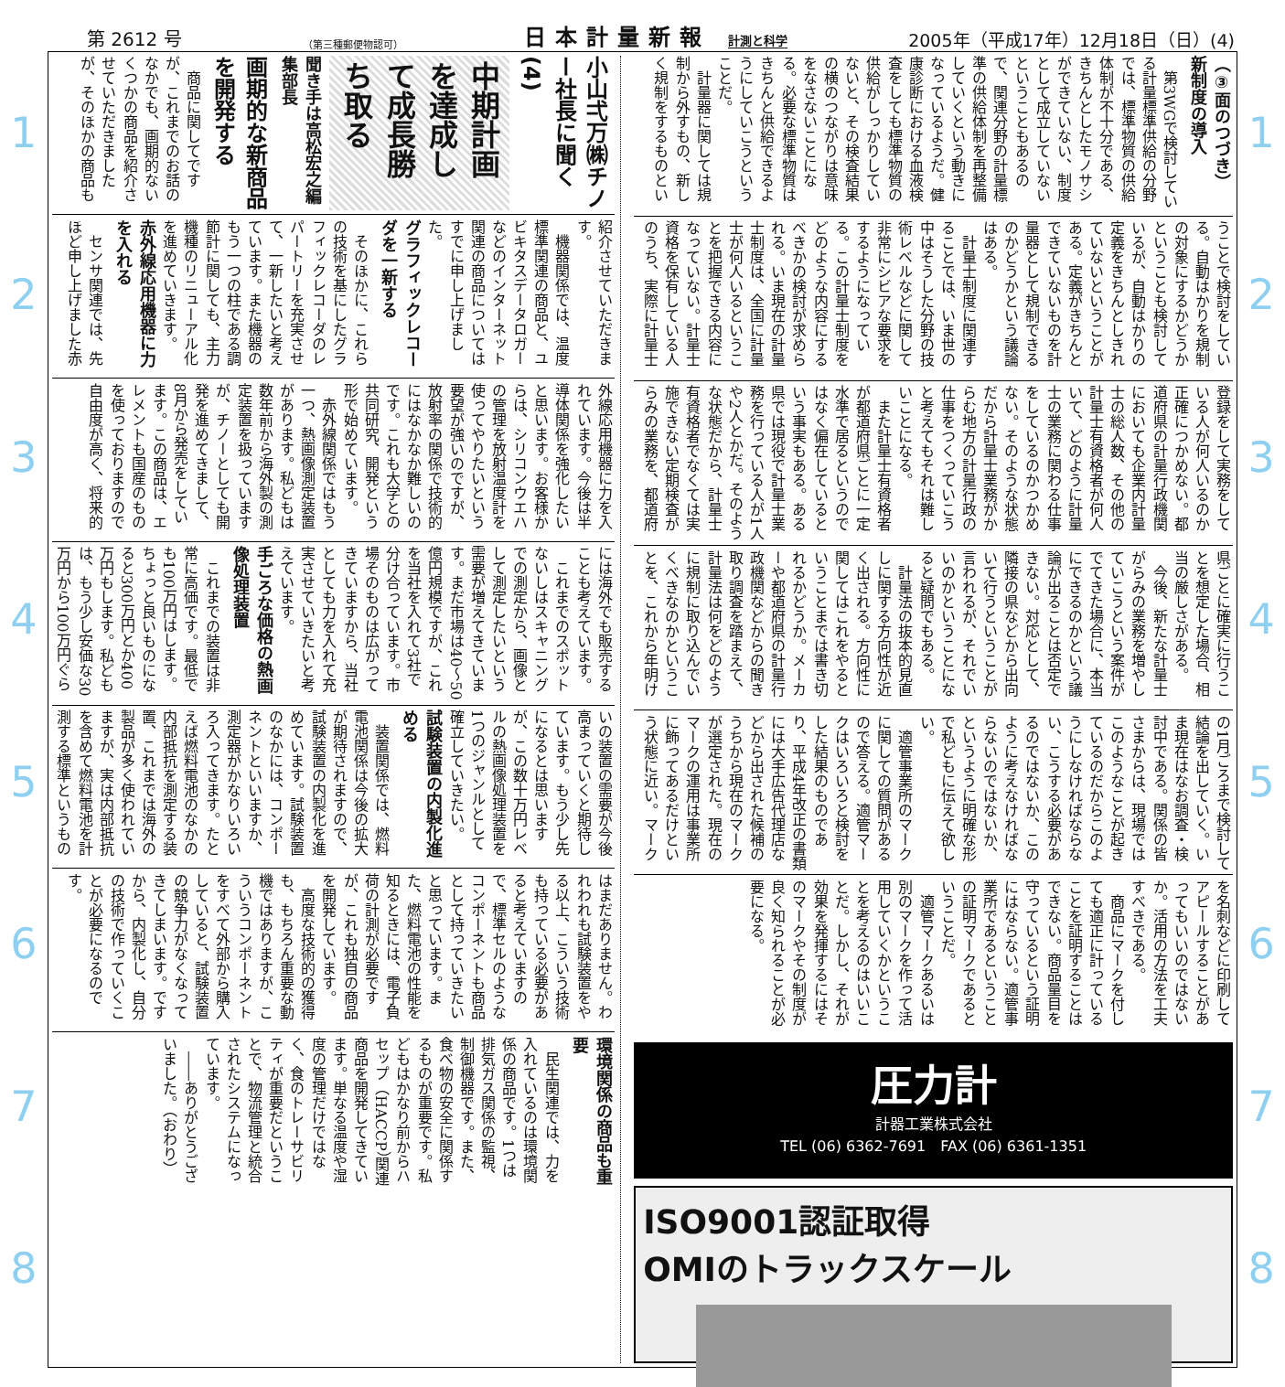第 2612 号 （第三種郵便物認可） 日本計量新報 計測と科学 2005年（平成17年）12月18日（日）(4)
12345678
（③面のつづき）
新制度の導入
第3WGで検討している計量標準供給の分野では、標準物質の供給体制が不十分である、きちんとしたモノサシができていない、制度として成立していないということもあるので、関連分野の計量標準の供給体制を再整備していくという動きになっているようだ。健康診断における血液検査をしても標準物質の供給がしっかりしていないと、その検査結果の横のつながりは意味をなさないことになる。必要な標準物質はきちんと供給できるようにしていこうということだ。
計量器に関しては規制から外すもの、新しく規制をするものということで検討をしている。自動はかりを規制の対象にするかどうかということも検討しているが、自動はかりの定義をきちんとしきれていないということがある。定義がきちんとできていないものを計量器として規制できるのかどうかという議論はある。
計量士制度に関連することでは、いま世の中はそうした分野の技術レベルなどに関して非常にシビアな要求をするようになっている。この計量士制度をどのような内容にするべきかの検討が求められる。いま現在の計量士制度は、全国に計量士が何人いるということを把握できる内容になっていない。計量士資格を保有している人のうち、実際に計量士登録をして実務をしている人が何人いるのか正確につかめない。都道府県の計量行政機関においても企業内計量士の総人数、その他の計量士有資格者が何人いて、どのように計量士の業務に関わる仕事をしているのかつかめない。そのような状態だから計量士業務がからむ地方の計量行政の仕事をつくっていこうと考えてもそれは難しいことになる。
また計量士有資格者が都道府県ごとに一定水準で居るというのではなく偏在しているという事実もある。ある県では現役で計量士業務を行っている人が1人や2人とかだ。そのような状態だから、計量士有資格者でなくては実施できない定期検査がらみの業務を、都道府県ごとに確実に行うことを想定した場合、相当の厳しさがある。
今後、新たな計量士がらみの業務を増やしていこうという案件がでてきた場合に、本当にできるのかという議論が出ることは否定できない。対応として、隣接の県などから出向いて行うということが言われるが、それでいいのかということになると疑問でもある。
計量法の抜本的見直しに関する方向性が近く出される。方向性に関してはこれをやるということまでは書き切れるかどうか。メーカーや都道府県の計量行政機関などからの聞き取り調査を踏まえて、計量法は何をどのように規制に取り込んでいくべきなのかということを、これから年明けの1月ごろまで検討して結論を出していく。いま現在はなお調査・検討中である。関係の皆さまからは、現場ではこのようなことが起きているのだからこのようにしなければならない、こうする必要があるのではないか、このように考えなければならないのではないか、というように明確な形で私どもに伝えて欲しい。
適管事業所のマークに関しての質問があるので答える。適管マークはいろいろと検討をした結果のものであり、平成4年改正の書類には大手広告代理店などから出された候補のうちから現在のマークが選定された。現在のマークの運用は事業所に飾ってあるだけという状態に近い。マークを名刺などに印刷してアピールすることがあってもいいのではないか。活用の方法を工夫すべきである。
商品にマークを付しても適正に計っていることを証明することはできない。商品量目を守っているという証明にはならない。適管事業所であるということの証明マークであるということだ。
適管マークあるいは別のマークを作って活用していくかということを考えるのはいいことだ。しかし、それが効果を発揮するにはそのマークやその制度が良く知られることが必要になる。
圧力計
計器工業株式会社
TEL (06) 6362-7691　FAX (06) 6361-1351
ISO9001認証取得
OMIのトラックスケール
小山弌万㈱チノー社長に聞く(4)
中期計画を達成して成長勝ち取る
聞き手は高松宏之編集部長
画期的な新商品を開発する
商品に関してですが、これまでのお話のなかでも、画期的ないくつかの商品を紹介させていただきましたが、そのほかの商品も紹介させていただきます。
機器関係では、温度標準関連の商品と、ユビキタスデータロガーなどのインターネット関連の商品についてはすでに申し上げました。
グラフィックレコーダを一新する
そのほかに、これらの技術を基にしたグラフィックレコーダのレパートリーを充実させて、一新したいと考えています。また機器のもう一つの柱である調節計に関しても、主力機種のリニューアル化を進めていきます。
赤外線応用機器に力を入れる
センサ関連では、先ほど申し上げました赤外線応用機器に力を入れています。今後は半導体関係を強化したいと思います。お客様からは、シリコンウエハの管理を放射温度計を使ってやりたいという要望が強いのですが、放射率の関係で技術的にはなかなか難しいのです。これも大学との共同研究、開発という形で始めています。
赤外線関係ではもう一つ、熱画像測定装置があります。私どもは数年前から海外製の測定装置を扱っていますが、チノーとしても開発を進めてきまして、8月から発売をしています。この商品は、エレメントも国産のものを使っておりますので自由度が高く、将来的には海外でも販売することも考えています。
これまでのスポットないしはスキャニングでの測定から、画像として測定したいという需要が増えてきています。まだ市場は40～50億円規模ですが、これを当社を入れて3社で分け合っています。市場そのものは広がってきていますから、当社としても力を入れて充実させていきたいと考えています。
手ごろな価格の熱画像処理装置
これまでの装置は非常に高価です。最低でも100万円はします。ちょっと良いものになると300万円とか400万円もします。私どもは、もう少し安価な30万円から100万円ぐらいの装置の需要が今後高まっていくと期待しています。もう少し先になるとは思いますが、この数十万円レベルの熱画像処理装置を1つのジャンルとして確立していきたい。
試験装置の内製化進める
装置関係では、燃料電池関係は今後の拡大が期待されますので、試験装置の内製化を進めています。試験装置のなかには、コンポーネントといいますか、測定器がかなりいろいろ入ってきます。たとえば燃料電池のなかの内部抵抗を測定する装置、これまでは海外の製品が多く使われていますが、実は内部抵抗を含めて燃料電池を計測する標準というものはまだありません。われわれも試験装置をやる以上、こういう技術も持っている必要があると考えていますので、標準セルのようなコンポーネントも商品として持っていきたいと思っています。また、燃料電池の性能を知るときには、電子負荷の計測が必要ですが、これも独自の商品を開発しています。
高度な技術的の獲得も、もちろん重要な動機ではありますが、こういうコンポーネントをすべて外部から購入していると、試験装置の競争力がなくなってきてしまいます。ですから、内製化し、自分の技術で作っていくことが必要になるのです。
環境関係の商品も重要
民生関連では、力を入れているのは環境関係の商品です。1つは排気ガス関係の監視、制御機器です。また、食べ物の安全に関係するものが重要です。私どもはかなり前からハセップ（HACCP）関連商品を開発してきています。単なる温度や湿度の管理だけではなく、食のトレーサビリティが重要だということで、物流管理と統合されたシステムになっています。
――ありがとうございました。（おわり）
12345678